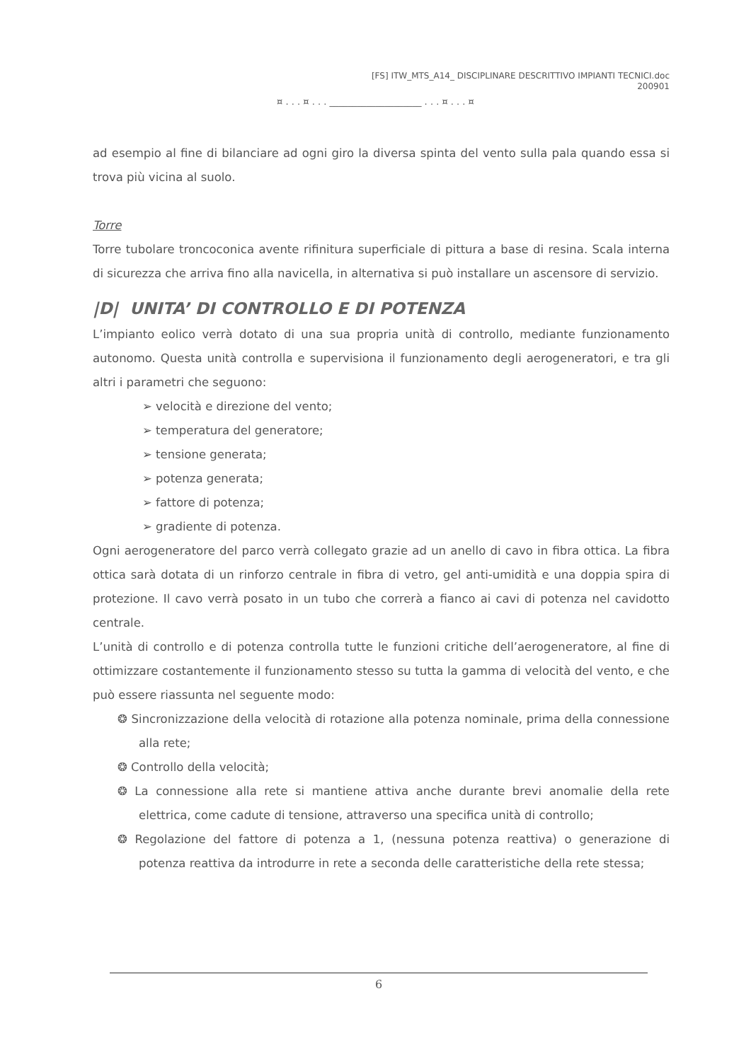[FS] ITW_MTS_A14_ DISCIPLINARE DESCRITTIVO IMPIANTI TECNICI.doc
200901
¤ . . . ¤ . . . ____________________ . . . ¤ . . . ¤
ad esempio al fine di bilanciare ad ogni giro la diversa spinta del vento sulla pala quando essa si trova più vicina al suolo.
Torre
Torre tubolare troncoconica avente rifinitura superficiale di pittura a base di resina. Scala interna di sicurezza che arriva fino alla navicella, in alternativa si può installare un ascensore di servizio.
|D| UNITA’ DI CONTROLLO E DI POTENZA
L’impianto eolico verrà dotato di una sua propria unità di controllo, mediante funzionamento autonomo. Questa unità controlla e supervisiona il funzionamento degli aerogeneratori, e tra gli altri i parametri che seguono:
➢ velocità e direzione del vento;
➢ temperatura del generatore;
➢ tensione generata;
➢ potenza generata;
➢ fattore di potenza;
➢ gradiente di potenza.
Ogni aerogeneratore del parco verrà collegato grazie ad un anello di cavo in fibra ottica. La fibra ottica sarà dotata di un rinforzo centrale in fibra di vetro, gel anti-umidità e una doppia spira di protezione. Il cavo verrà posato in un tubo che correrà a fianco ai cavi di potenza nel cavidotto centrale.
L’unità di controllo e di potenza controlla tutte le funzioni critiche dell’aerogeneratore, al fine di ottimizzare costantemente il funzionamento stesso su tutta la gamma di velocità del vento, e che può essere riassunta nel seguente modo:
❂ Sincronizzazione della velocità di rotazione alla potenza nominale, prima della connessione alla rete;
❂ Controllo della velocità;
❂ La connessione alla rete si mantiene attiva anche durante brevi anomalie della rete elettrica, come cadute di tensione, attraverso una specifica unità di controllo;
❂ Regolazione del fattore di potenza a 1, (nessuna potenza reattiva) o generazione di potenza reattiva da introdurre in rete a seconda delle caratteristiche della rete stessa;
6